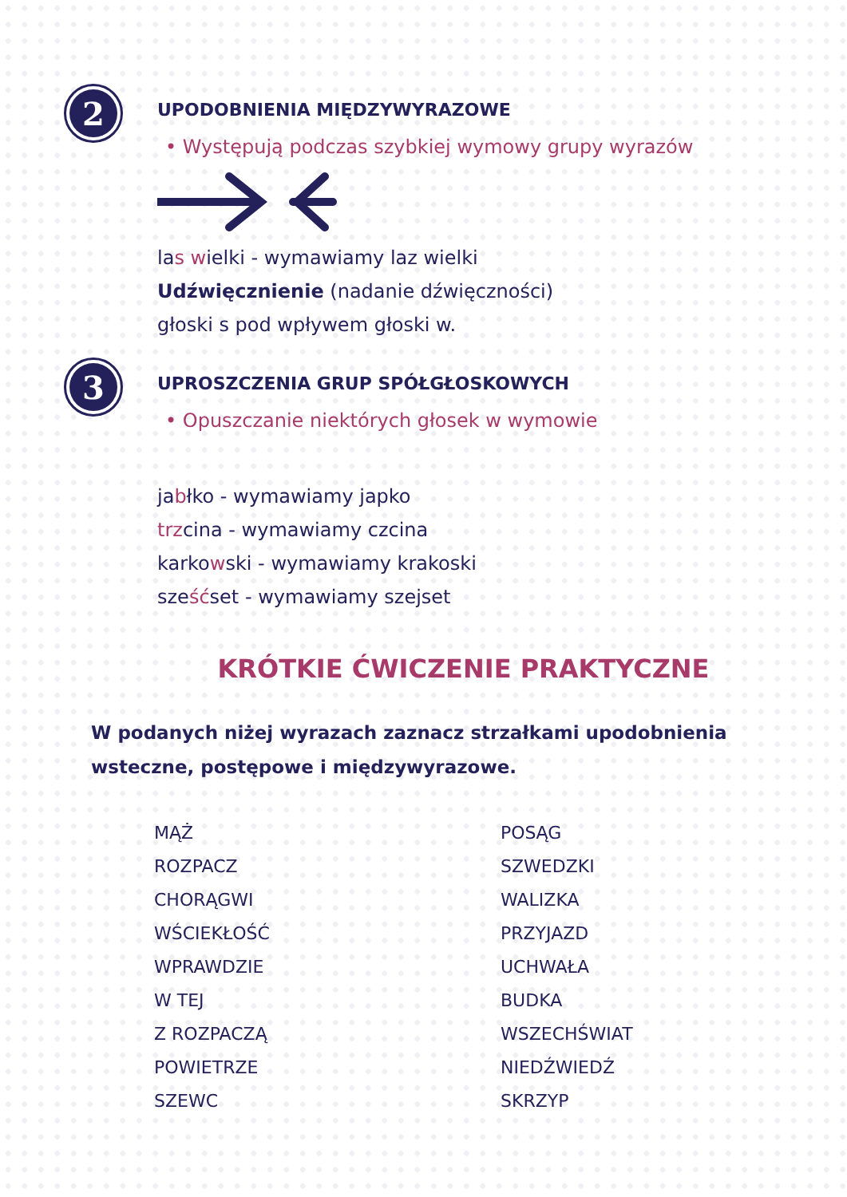2
UPODOBNIENIA MIĘDZYWYRAZOWE
• Występują podczas szybkiej wymowy grupy wyrazów
las wielki - wymawiamy laz wielki
Udźwięcznienie (nadanie dźwięczności)
głoski s pod wpływem głoski w.
3
UPROSZCZENIA GRUP SPÓŁGŁOSKOWYCH
• Opuszczanie niektórych głosek w wymowie
jabłko - wymawiamy japko
trzcina - wymawiamy czcina
karkowski - wymawiamy krakoski
sześćset - wymawiamy szejset
KRÓTKIE ĆWICZENIE PRAKTYCZNE
W podanych niżej wyrazach zaznacz strzałkami upodobnienia wsteczne, postępowe i międzywyrazowe.
MĄŻ
ROZPACZ
CHORĄGWI
WŚCIEKŁOŚĆ
WPRAWDZIE
W TEJ
Z ROZPACZĄ
POWIETRZE
SZEWC
POSĄG
SZWEDZKI
WALIZKA
PRZYJAZD
UCHWAŁA
BUDKA
WSZECHŚWIAT
NIEDŹWIEDŹ
SKRZYP